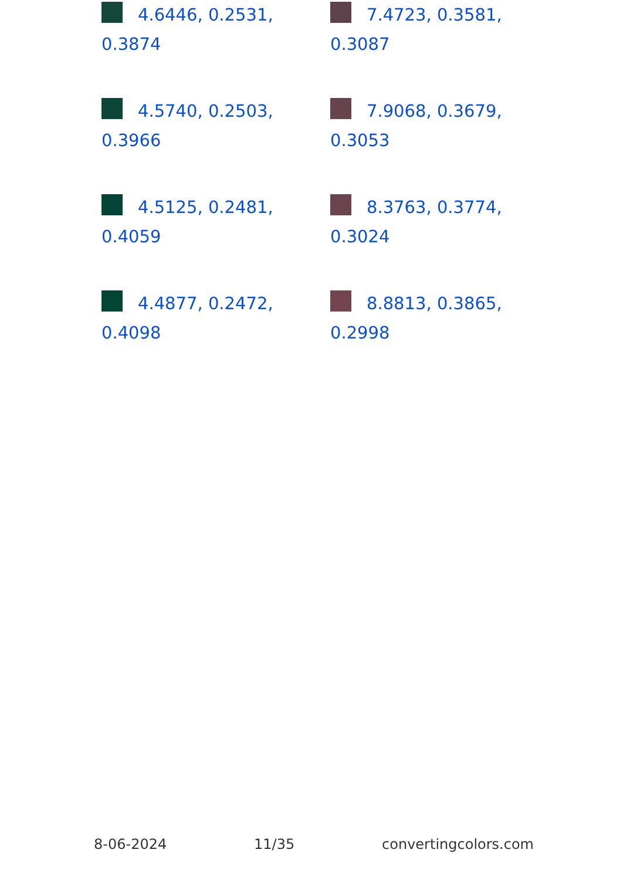4.6446, 0.2531, 0.3874
7.4723, 0.3581, 0.3087
4.5740, 0.2503, 0.3966
7.9068, 0.3679, 0.3053
4.5125, 0.2481, 0.4059
8.3763, 0.3774, 0.3024
4.4877, 0.2472, 0.4098
8.8813, 0.3865, 0.2998
8-06-2024 11/35 convertingcolors.com